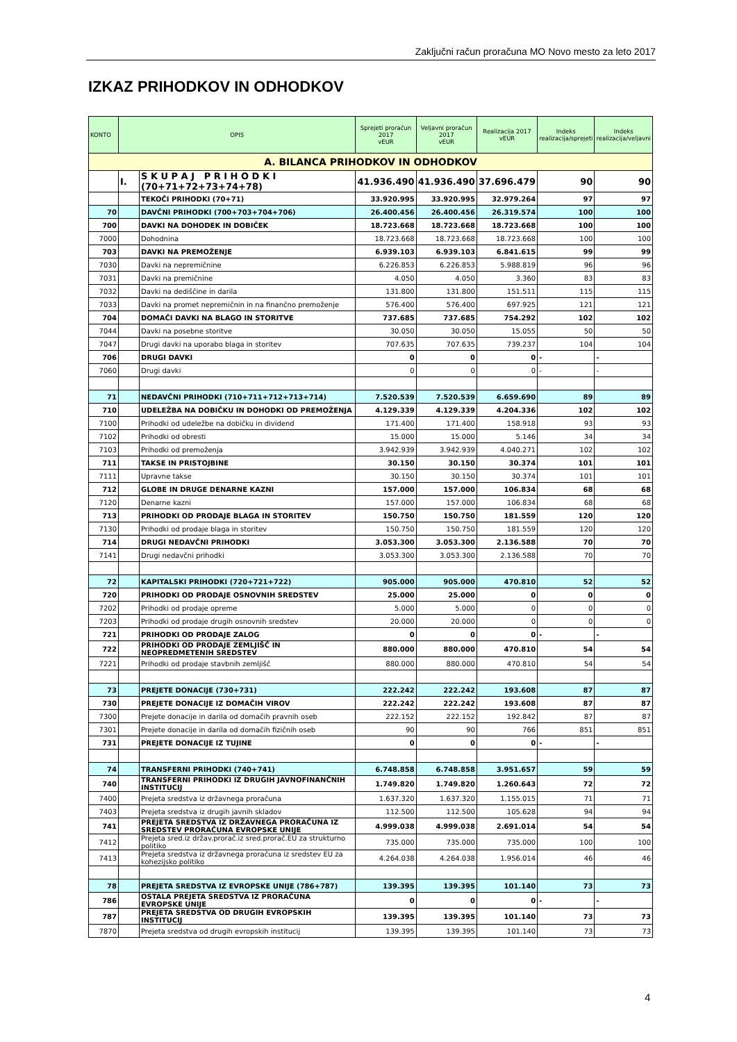Zaključni račun proračuna MO Novo mesto za leto 2017
IZKAZ PRIHODKOV IN ODHODKOV
| KONTO | OPIS | | Sprejeti proračun 2017 vEUR | Veljavni proračun 2017 vEUR | Realizacija 2017 vEUR | Indeks realizacija/sprejeti | Indeks realizacija/veljavni |
| --- | --- | --- | --- | --- | --- | --- | --- |
| A. BILANCA PRIHODKOV IN ODHODKOV | | | | | | | |
| | I. | S K U P A J P R I H O D K I (70+71+72+73+74+78) | 41.936.490 | 41.936.490 | 37.696.479 | 90 | 90 |
| | | TEKOČI PRIHODKI (70+71) | 33.920.995 | 33.920.995 | 32.979.264 | 97 | 97 |
| 70 | | DAVČNI PRIHODKI (700+703+704+706) | 26.400.456 | 26.400.456 | 26.319.574 | 100 | 100 |
| 700 | | DAVKI NA DOHODEK IN DOBIČEK | 18.723.668 | 18.723.668 | 18.723.668 | 100 | 100 |
| 7000 | | Dohodnina | 18.723.668 | 18.723.668 | 18.723.668 | 100 | 100 |
| 703 | | DAVKI NA PREMOŽENJE | 6.939.103 | 6.939.103 | 6.841.615 | 99 | 99 |
| 7030 | | Davki na nepremičnine | 6.226.853 | 6.226.853 | 5.988.819 | 96 | 96 |
| 7031 | | Davki na premičnine | 4.050 | 4.050 | 3.360 | 83 | 83 |
| 7032 | | Davki na dediščine in darila | 131.800 | 131.800 | 151.511 | 115 | 115 |
| 7033 | | Davki na promet nepremičnin in na finančno premoženje | 576.400 | 576.400 | 697.925 | 121 | 121 |
| 704 | | DOMAČI DAVKI NA BLAGO IN STORITVE | 737.685 | 737.685 | 754.292 | 102 | 102 |
| 7044 | | Davki na posebne storitve | 30.050 | 30.050 | 15.055 | 50 | 50 |
| 7047 | | Drugi davki na uporabo blaga in storitev | 707.635 | 707.635 | 739.237 | 104 | 104 |
| 706 | | DRUGI DAVKI | 0 | 0 | 0 | - | - |
| 7060 | | Drugi davki | 0 | 0 | 0 | - | - |
| 71 | | NEDAVČNI PRIHODKI (710+711+712+713+714) | 7.520.539 | 7.520.539 | 6.659.690 | 89 | 89 |
| 710 | | UDELEŽBA NA DOBIČKU IN DOHODKI OD PREMOŽENJA | 4.129.339 | 4.129.339 | 4.204.336 | 102 | 102 |
| 7100 | | Prihodki od udeležbe na dobičku in dividend | 171.400 | 171.400 | 158.918 | 93 | 93 |
| 7102 | | Prihodki od obresti | 15.000 | 15.000 | 5.146 | 34 | 34 |
| 7103 | | Prihodki od premoženja | 3.942.939 | 3.942.939 | 4.040.271 | 102 | 102 |
| 711 | | TAKSE IN PRISTOJBINE | 30.150 | 30.150 | 30.374 | 101 | 101 |
| 7111 | | Upravne takse | 30.150 | 30.150 | 30.374 | 101 | 101 |
| 712 | | GLOBE IN DRUGE DENARNE KAZNI | 157.000 | 157.000 | 106.834 | 68 | 68 |
| 7120 | | Denarne kazni | 157.000 | 157.000 | 106.834 | 68 | 68 |
| 713 | | PRIHODKI OD PRODAJE BLAGA IN STORITEV | 150.750 | 150.750 | 181.559 | 120 | 120 |
| 7130 | | Prihodki od prodaje blaga in storitev | 150.750 | 150.750 | 181.559 | 120 | 120 |
| 714 | | DRUGI NEDAVČNI PRIHODKI | 3.053.300 | 3.053.300 | 2.136.588 | 70 | 70 |
| 7141 | | Drugi nedavčni prihodki | 3.053.300 | 3.053.300 | 2.136.588 | 70 | 70 |
| 72 | | KAPITALSKI PRIHODKI (720+721+722) | 905.000 | 905.000 | 470.810 | 52 | 52 |
| 720 | | PRIHODKI OD PRODAJE OSNOVNIH SREDSTEV | 25.000 | 25.000 | 0 | 0 | 0 |
| 7202 | | Prihodki od prodaje opreme | 5.000 | 5.000 | 0 | 0 | 0 |
| 7203 | | Prihodki od prodaje drugih osnovnih sredstev | 20.000 | 20.000 | 0 | 0 | 0 |
| 721 | | PRIHODKI OD PRODAJE ZALOG | 0 | 0 | 0 | - | - |
| 722 | | PRIHODKI OD PRODAJE ZEMLJIŠČ IN NEOPREDMETENIH SREDSTEV | 880.000 | 880.000 | 470.810 | 54 | 54 |
| 7221 | | Prihodki od prodaje stavbnih zemljišč | 880.000 | 880.000 | 470.810 | 54 | 54 |
| 73 | | PREJETE DONACIJE (730+731) | 222.242 | 222.242 | 193.608 | 87 | 87 |
| 730 | | PREJETE DONACIJE IZ DOMAČIH VIROV | 222.242 | 222.242 | 193.608 | 87 | 87 |
| 7300 | | Prejete donacije in darila od domačih pravnih oseb | 222.152 | 222.152 | 192.842 | 87 | 87 |
| 7301 | | Prejete donacije in darila od domačih fizičnih oseb | 90 | 90 | 766 | 851 | 851 |
| 731 | | PREJETE DONACIJE IZ TUJINE | 0 | 0 | 0 | - | - |
| 74 | | TRANSFERNI PRIHODKI (740+741) | 6.748.858 | 6.748.858 | 3.951.657 | 59 | 59 |
| 740 | | TRANSFERNI PRIHODKI IZ DRUGIH JAVNOFINANČNIH INSTITUCIJ | 1.749.820 | 1.749.820 | 1.260.643 | 72 | 72 |
| 7400 | | Prejeta sredstva iz državnega proračuna | 1.637.320 | 1.637.320 | 1.155.015 | 71 | 71 |
| 7403 | | Prejeta sredstva iz drugih javnih skladov | 112.500 | 112.500 | 105.628 | 94 | 94 |
| 741 | | PREJETA SREDSTVA IZ DRŽAVNEGA PRORAČUNA IZ SREDSTEV PRORAČUNA EVROPSKE UNIJE | 4.999.038 | 4.999.038 | 2.691.014 | 54 | 54 |
| 7412 | | Prejeta sred.iz držav.prorač.iz sred.prorač.EU za strukturno politiko | 735.000 | 735.000 | 735.000 | 100 | 100 |
| 7413 | | Prejeta sredstva iz državnega proračuna iz sredstev EU za kohezijsko politiko | 4.264.038 | 4.264.038 | 1.956.014 | 46 | 46 |
| 78 | | PREJETA SREDSTVA IZ EVROPSKE UNIJE (786+787) | 139.395 | 139.395 | 101.140 | 73 | 73 |
| 786 | | OSTALA PREJETA SREDSTVA IZ PRORAČUNA EVROPSKE UNIJE | 0 | 0 | 0 | - | - |
| 787 | | PREJETA SREDSTVA OD DRUGIH EVROPSKIH INSTITUCIJ | 139.395 | 139.395 | 101.140 | 73 | 73 |
| 7870 | | Prejeta sredstva od drugih evropskih institucij | 139.395 | 139.395 | 101.140 | 73 | 73 |
4